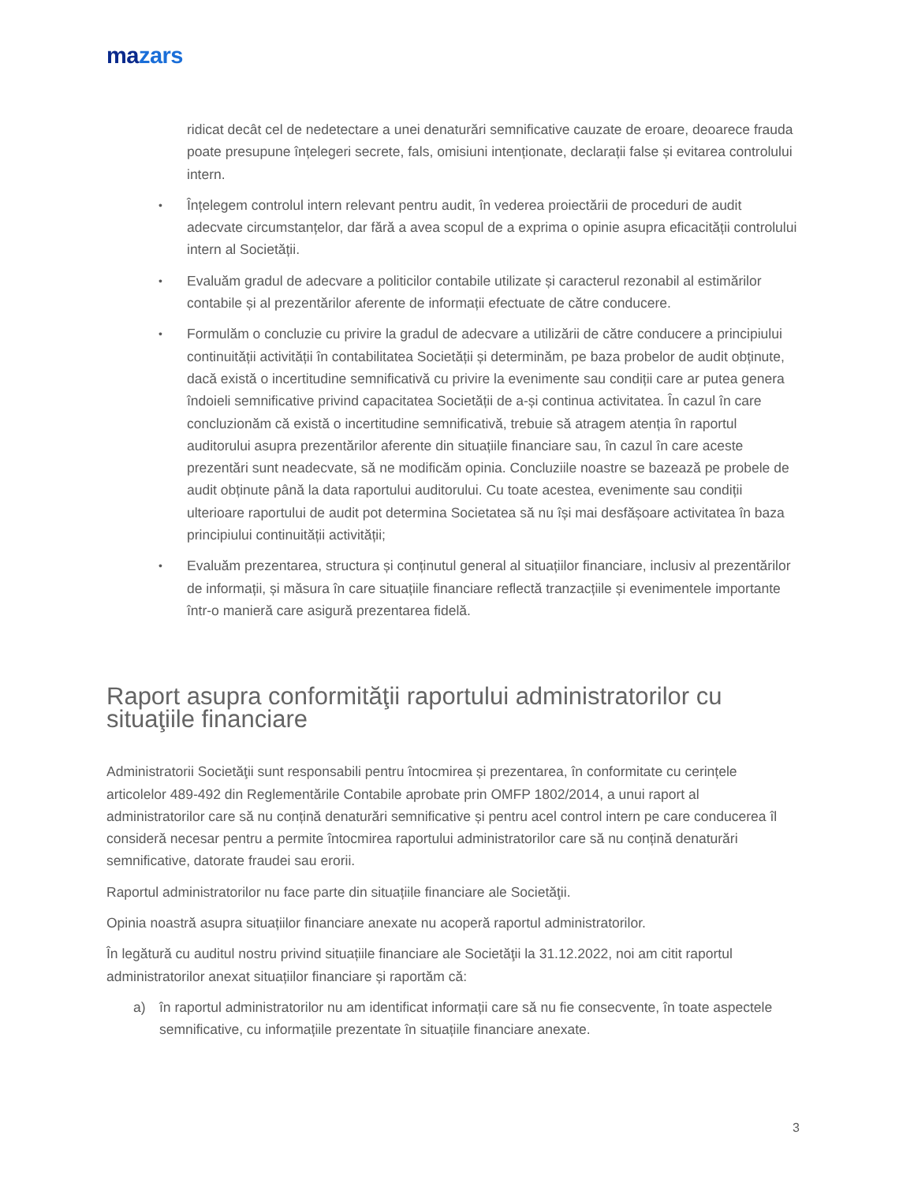mazars
ridicat decât cel de nedetectare a unei denaturări semnificative cauzate de eroare, deoarece frauda poate presupune înțelegeri secrete, fals, omisiuni intenționate, declarații false și evitarea controlului intern.
• Înțelegem controlul intern relevant pentru audit, în vederea proiectării de proceduri de audit adecvate circumstanțelor, dar fără a avea scopul de a exprima o opinie asupra eficacității controlului intern al Societății.
• Evaluăm gradul de adecvare a politicilor contabile utilizate și caracterul rezonabil al estimărilor contabile și al prezentărilor aferente de informații efectuate de către conducere.
• Formulăm o concluzie cu privire la gradul de adecvare a utilizării de către conducere a principiului continuității activității în contabilitatea Societății și determinăm, pe baza probelor de audit obținute, dacă există o incertitudine semnificativă cu privire la evenimente sau condiții care ar putea genera îndoieli semnificative privind capacitatea Societății de a-și continua activitatea. În cazul în care concluzionăm că există o incertitudine semnificativă, trebuie să atragem atenția în raportul auditorului asupra prezentărilor aferente din situațiile financiare sau, în cazul în care aceste prezentări sunt neadecvate, să ne modificăm opinia. Concluziile noastre se bazează pe probele de audit obținute până la data raportului auditorului. Cu toate acestea, evenimente sau condiții ulterioare raportului de audit pot determina Societatea să nu își mai desfășoare activitatea în baza principiului continuității activității;
• Evaluăm prezentarea, structura și conținutul general al situațiilor financiare, inclusiv al prezentărilor de informații, și măsura în care situațiile financiare reflectă tranzacțiile și evenimentele importante într-o manieră care asigură prezentarea fidelă.
Raport asupra conformităţii raportului administratorilor cu situaţiile financiare
Administratorii Societăţii sunt responsabili pentru întocmirea și prezentarea, în conformitate cu cerințele articolelor 489-492 din Reglementările Contabile aprobate prin OMFP 1802/2014, a unui raport al administratorilor care să nu conțină denaturări semnificative și pentru acel control intern pe care conducerea îl consideră necesar pentru a permite întocmirea raportului administratorilor care să nu conțină denaturări semnificative, datorate fraudei sau erorii.
Raportul administratorilor nu face parte din situațiile financiare ale Societăţii.
Opinia noastră asupra situațiilor financiare anexate nu acoperă raportul administratorilor.
În legătură cu auditul nostru privind situațiile financiare ale Societăţii la 31.12.2022, noi am citit raportul administratorilor anexat situațiilor financiare și raportăm că:
a) în raportul administratorilor nu am identificat informații care să nu fie consecvente, în toate aspectele semnificative, cu informațiile prezentate în situațiile financiare anexate.
3